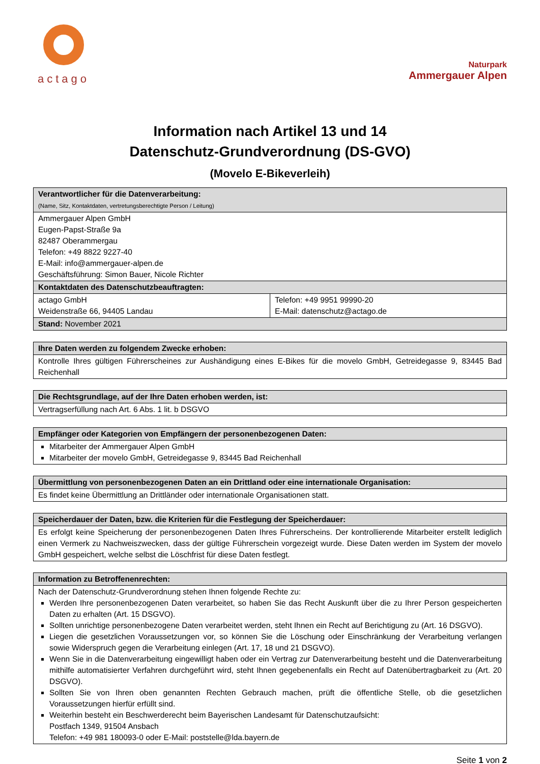actago
Naturpark
Ammergauer Alpen
Information nach Artikel 13 und 14
Datenschutz-Grundverordnung (DS-GVO)
(Movelo E-Bikeverleih)
| Verantwortlicher für die Datenverarbeitung: (Name, Sitz, Kontaktdaten, vertretungsberechtigte Person / Leitung) | |
| --- | --- |
| Ammergauer Alpen GmbH Eugen-Papst-Straße 9a 82487 Oberammergau Telefon: +49 8822 9227-40 E-Mail: info@ammergauer-alpen.de Geschäftsführung: Simon Bauer, Nicole Richter | |
| Kontaktdaten des Datenschutzbeauftragten: | |
| actago GmbH Weidenstraße 66, 94405 Landau | Telefon: +49 9951 99990-20 E-Mail: datenschutz@actago.de |
| Stand: November 2021 | |
| Ihre Daten werden zu folgendem Zwecke erhoben: |
| --- |
| Kontrolle Ihres gültigen Führerscheines zur Aushändigung eines E-Bikes für die movelo GmbH, Getreidegasse 9, 83445 Bad Reichenhall |
| Die Rechtsgrundlage, auf der Ihre Daten erhoben werden, ist: |
| --- |
| Vertragserfüllung nach Art. 6 Abs. 1 lit. b DSGVO |
| Empfänger oder Kategorien von Empfängern der personenbezogenen Daten: |
| --- |
| Mitarbeiter der Ammergauer Alpen GmbH Mitarbeiter der movelo GmbH, Getreidegasse 9, 83445 Bad Reichenhall |
| Übermittlung von personenbezogenen Daten an ein Drittland oder eine internationale Organisation: |
| --- |
| Es findet keine Übermittlung an Drittländer oder internationale Organisationen statt. |
| Speicherdauer der Daten, bzw. die Kriterien für die Festlegung der Speicherdauer: |
| --- |
| Es erfolgt keine Speicherung der personenbezogenen Daten Ihres Führerscheins. Der kontrollierende Mitarbeiter erstellt lediglich einen Vermerk zu Nachweiszwecken, dass der gültige Führerschein vorgezeigt wurde. Diese Daten werden im System der movelo GmbH gespeichert, welche selbst die Löschfrist für diese Daten festlegt. |
| Information zu Betroffenenrechten: |
| --- |
| Nach der Datenschutz-Grundverordnung stehen Ihnen folgende Rechte zu: Werden Ihre personenbezogenen Daten verarbeitet, so haben Sie das Recht Auskunft über die zu Ihrer Person gespeicherten Daten zu erhalten (Art. 15 DSGVO). Sollten unrichtige personenbezogene Daten verarbeitet werden, steht Ihnen ein Recht auf Berichtigung zu (Art. 16 DSGVO). Liegen die gesetzlichen Voraussetzungen vor, so können Sie die Löschung oder Einschränkung der Verarbeitung verlangen sowie Widerspruch gegen die Verarbeitung einlegen (Art. 17, 18 und 21 DSGVO). Wenn Sie in die Datenverarbeitung eingewilligt haben oder ein Vertrag zur Datenverarbeitung besteht und die Datenverarbeitung mithilfe automatisierter Verfahren durchgeführt wird, steht Ihnen gegebenenfalls ein Recht auf Datenübertragbarkeit zu (Art. 20 DSGVO). Sollten Sie von Ihren oben genannten Rechten Gebrauch machen, prüft die öffentliche Stelle, ob die gesetzlichen Voraussetzungen hierfür erfüllt sind. Weiterhin besteht ein Beschwerderecht beim Bayerischen Landesamt für Datenschutzaufsicht: Postfach 1349, 91504 Ansbach Telefon: +49 981 180093-0 oder E-Mail: poststelle@lda.bayern.de |
Seite 1 von 2